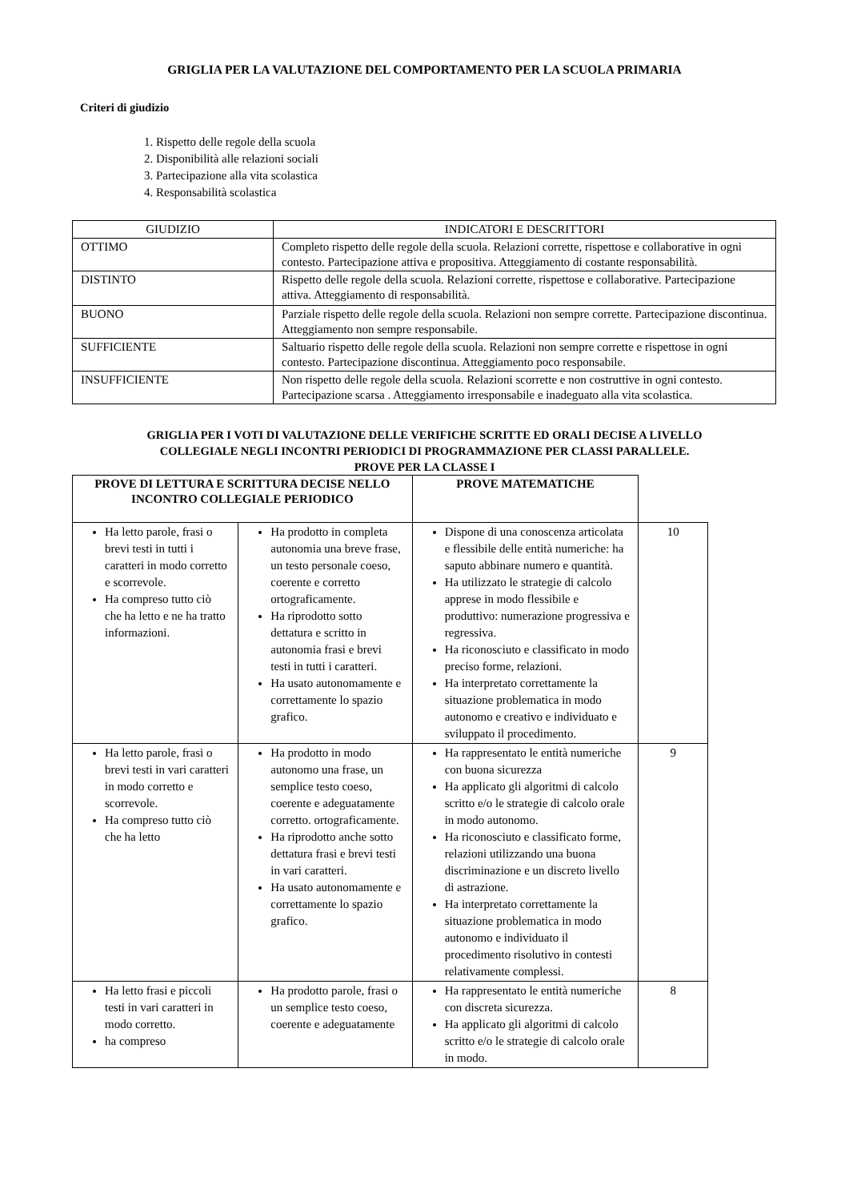GRIGLIA PER LA VALUTAZIONE DEL COMPORTAMENTO PER LA SCUOLA PRIMARIA
Criteri di giudizio
1. Rispetto delle regole della scuola
2. Disponibilità alle relazioni sociali
3. Partecipazione alla vita scolastica
4. Responsabilità scolastica
| GIUDIZIO | INDICATORI E DESCRITTORI |
| --- | --- |
| OTTIMO | Completo rispetto delle regole della scuola. Relazioni corrette, rispettose e collaborative in ogni contesto. Partecipazione attiva e propositiva. Atteggiamento di costante responsabilità. |
| DISTINTO | Rispetto delle regole della scuola. Relazioni corrette, rispettose e collaborative. Partecipazione attiva. Atteggiamento di responsabilità. |
| BUONO | Parziale rispetto delle regole della scuola. Relazioni non sempre corrette. Partecipazione discontinua. Atteggiamento non sempre responsabile. |
| SUFFICIENTE | Saltuario rispetto delle regole della scuola. Relazioni non sempre corrette e rispettose in ogni contesto. Partecipazione discontinua. Atteggiamento poco responsabile. |
| INSUFFICIENTE | Non rispetto delle regole della scuola. Relazioni scorrette e non costruttive in ogni contesto. Partecipazione scarsa . Atteggiamento irresponsabile e inadeguato alla vita scolastica. |
GRIGLIA PER I VOTI DI VALUTAZIONE DELLE VERIFICHE SCRITTE ED ORALI DECISE A LIVELLO
COLLEGIALE NEGLI INCONTRI PERIODICI DI PROGRAMMAZIONE PER CLASSI PARALLELE.
PROVE PER LA CLASSE I
| PROVE DI LETTURA E SCRITTURA DECISE NELLO INCONTRO COLLEGIALE PERIODICO | | PROVE MATEMATICHE | |
| Ha letto parole, frasi o brevi testi in tutti i caratteri in modo corretto e scorrevole. Ha compreso tutto ciò che ha letto e ne ha tratto informazioni. | Ha prodotto in completa autonomia una breve frase, un testo personale coeso, coerente e corretto ortograficamente. Ha riprodotto sotto dettatura e scritto in autonomia frasi e brevi testi in tutti i caratteri. Ha usato autonomamente e correttamente lo spazio grafico. | Dispone di una conoscenza articolata e flessibile delle entità numeriche: ha saputo abbinare numero e quantità. Ha utilizzato le strategie di calcolo apprese in modo flessibile e produttivo: numerazione progressiva e regressiva. Ha riconosciuto e classificato in modo preciso forme, relazioni. Ha interpretato correttamente la situazione problematica in modo autonomo e creativo e individuato e sviluppato il procedimento. | 10 |
| Ha letto parole, frasi o brevi testi in vari caratteri in modo corretto e scorrevole. Ha compreso tutto ciò che ha letto | Ha prodotto in modo autonomo una frase, un semplice testo coeso, coerente e adeguatamente corretto. ortograficamente. Ha riprodotto anche sotto dettatura frasi e brevi testi in vari caratteri. Ha usato autonomamente e correttamente lo spazio grafico. | Ha rappresentato le entità numeriche con buona sicurezza Ha applicato gli algoritmi di calcolo scritto e/o le strategie di calcolo orale in modo autonomo. Ha riconosciuto e classificato forme, relazioni utilizzando una buona discriminazione e un discreto livello di astrazione. Ha interpretato correttamente la situazione problematica in modo autonomo e individuato il procedimento risolutivo in contesti relativamente complessi. | 9 |
| Ha letto frasi e piccoli testi in vari caratteri in modo corretto. ha compreso | Ha prodotto parole, frasi o un semplice testo coeso, coerente e adeguatamente | Ha rappresentato le entità numeriche con discreta sicurezza. Ha applicato gli algoritmi di calcolo scritto e/o le strategie di calcolo orale in modo. | 8 |